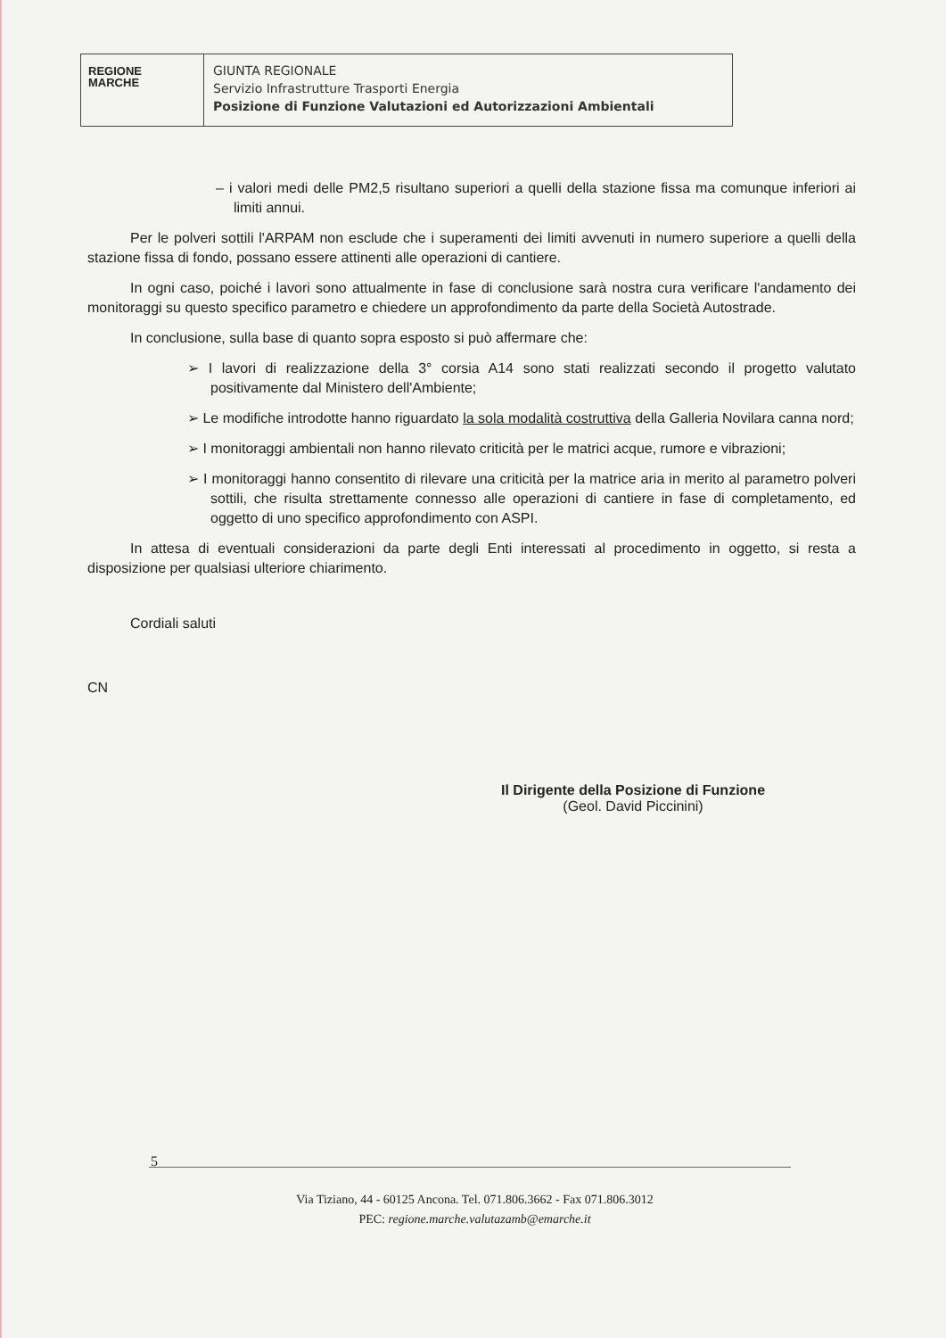REGIONE
MARCHE
GIUNTA REGIONALE
Servizio Infrastrutture Trasporti Energia
Posizione di Funzione Valutazioni ed Autorizzazioni Ambientali
– i valori medi delle PM2,5 risultano superiori a quelli della stazione fissa ma comunque inferiori ai limiti annui.
Per le polveri sottili l'ARPAM non esclude che i superamenti dei limiti avvenuti in numero superiore a quelli della stazione fissa di fondo, possano essere attinenti alle operazioni di cantiere.
In ogni caso, poiché i lavori sono attualmente in fase di conclusione sarà nostra cura verificare l'andamento dei monitoraggi su questo specifico parametro e chiedere un approfondimento da parte della Società Autostrade.
In conclusione, sulla base di quanto sopra esposto si può affermare che:
➢ I lavori di realizzazione della 3° corsia A14 sono stati realizzati secondo il progetto valutato positivamente dal Ministero dell'Ambiente;
➢ Le modifiche introdotte hanno riguardato la sola modalità costruttiva della Galleria Novilara canna nord;
➢ I monitoraggi ambientali non hanno rilevato criticità per le matrici acque, rumore e vibrazioni;
➢ I monitoraggi hanno consentito di rilevare una criticità per la matrice aria in merito al parametro polveri sottili, che risulta strettamente connesso alle operazioni di cantiere in fase di completamento, ed oggetto di uno specifico approfondimento con ASPI.
In attesa di eventuali considerazioni da parte degli Enti interessati al procedimento in oggetto, si resta a disposizione per qualsiasi ulteriore chiarimento.
Cordiali saluti
CN
Il Dirigente della Posizione di Funzione
(Geol. David Piccinini)
5
Via Tiziano, 44 - 60125 Ancona. Tel. 071.806.3662 - Fax 071.806.3012
PEC: regione.marche.valutazamb@emarche.it